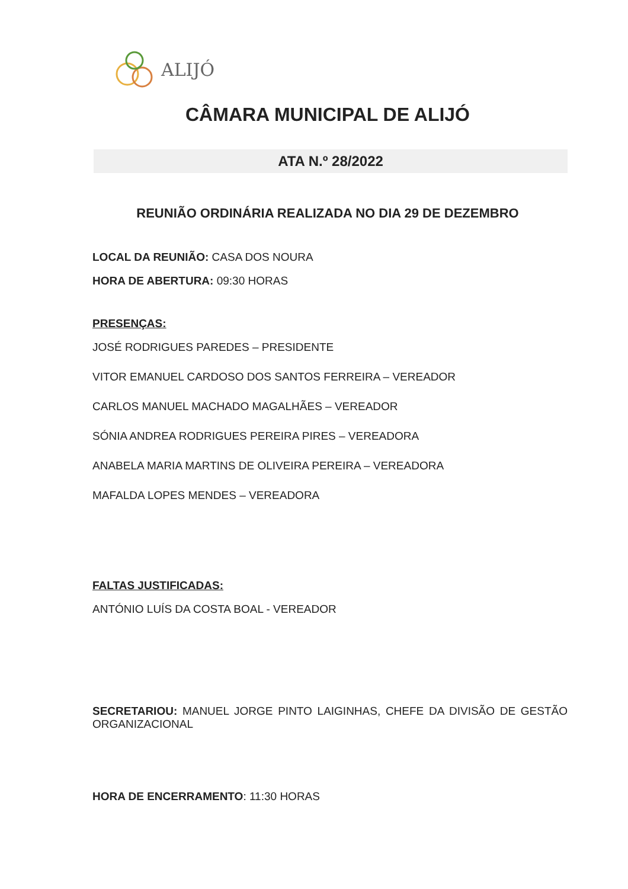ALIJÓ
CÂMARA MUNICIPAL DE ALIJÓ
ATA N.º 28/2022
REUNIÃO ORDINÁRIA REALIZADA NO DIA 29 DE DEZEMBRO
LOCAL DA REUNIÃO: CASA DOS NOURA
HORA DE ABERTURA: 09:30 HORAS
PRESENÇAS:
JOSÉ RODRIGUES PAREDES – PRESIDENTE
VITOR EMANUEL CARDOSO DOS SANTOS FERREIRA – VEREADOR
CARLOS MANUEL MACHADO MAGALHÃES – VEREADOR
SÓNIA ANDREA RODRIGUES PEREIRA PIRES – VEREADORA
ANABELA MARIA MARTINS DE OLIVEIRA PEREIRA – VEREADORA
MAFALDA LOPES MENDES – VEREADORA
FALTAS JUSTIFICADAS:
ANTÓNIO LUÍS DA COSTA BOAL - VEREADOR
SECRETARIOU: MANUEL JORGE PINTO LAIGINHAS, CHEFE DA DIVISÃO DE GESTÃO ORGANIZACIONAL
HORA DE ENCERRAMENTO: 11:30 HORAS